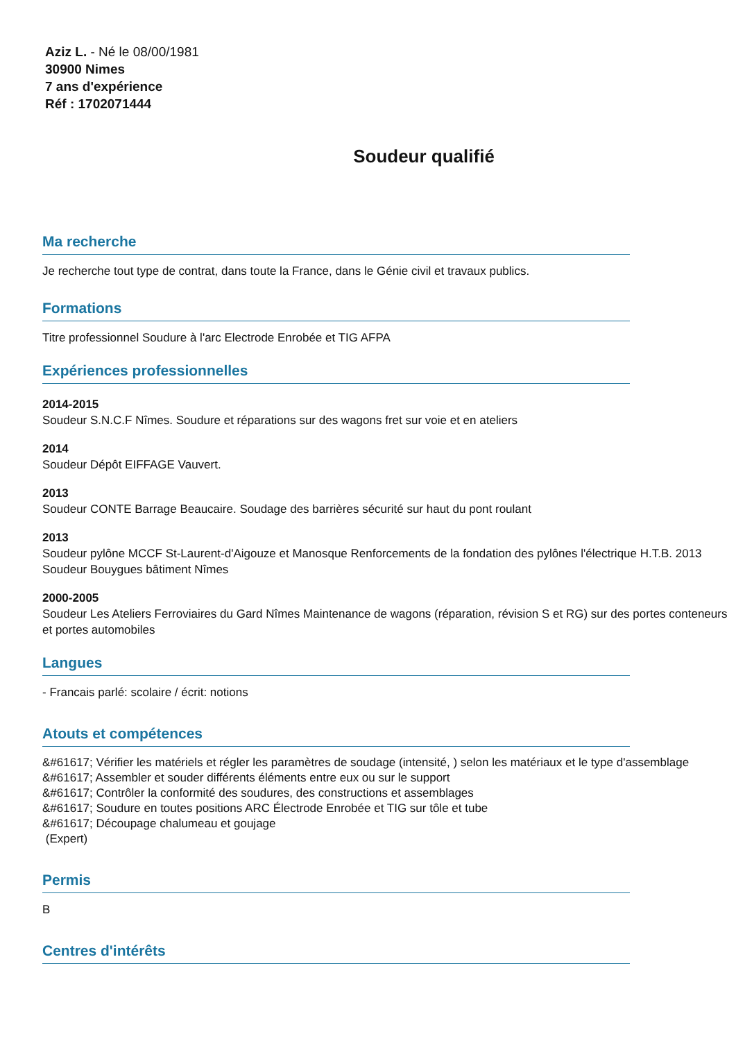Aziz L. - Né le 08/00/1981
30900 Nimes
7 ans d'expérience
Réf : 1702071444
Soudeur qualifié
Ma recherche
Je recherche tout type de contrat, dans toute la France, dans le Génie civil et travaux publics.
Formations
Titre professionnel Soudure à l'arc Electrode Enrobée et TIG AFPA
Expériences professionnelles
2014-2015
Soudeur S.N.C.F Nîmes. Soudure et réparations sur des wagons fret sur voie et en ateliers
2014
Soudeur Dépôt EIFFAGE Vauvert.
2013
Soudeur CONTE Barrage Beaucaire. Soudage des barrières sécurité sur haut du pont roulant
2013
Soudeur pylône MCCF St-Laurent-d'Aigouze et Manosque Renforcements de la fondation des pylônes l'électrique H.T.B. 2013 Soudeur Bouygues bâtiment Nîmes
2000-2005
Soudeur Les Ateliers Ferroviaires du Gard Nîmes Maintenance de wagons (réparation, révision S et RG) sur des portes conteneurs et portes automobiles
Langues
- Francais parlé: scolaire / écrit: notions
Atouts et compétences
&#61617; Vérifier les matériels et régler les paramètres de soudage (intensité, ) selon les matériaux et le type d'assemblage
&#61617; Assembler et souder différents éléments entre eux ou sur le support
&#61617; Contrôler la conformité des soudures, des constructions et assemblages
&#61617; Soudure en toutes positions ARC Électrode Enrobée et TIG sur tôle et tube
&#61617; Découpage chalumeau et goujage
(Expert)
Permis
B
Centres d'intérêts